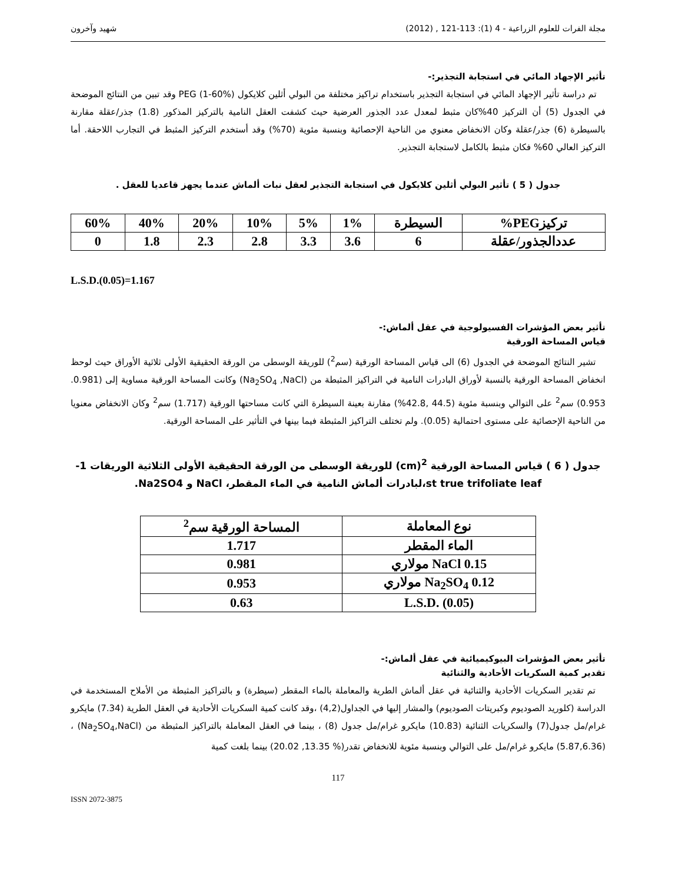مجلة الفرات للعلوم الزراعية - 4 (1): 113-121 , (2012) شهيد وآخرون
تأثير الإجهاد المائي في استجابة التجذير:-
تم دراسة تأثير الإجهاد المائي في استجابة التجذير باستخدام تراكيز مختلفة من البولي أثلين كلايكول PEG (1-60%) وقد تبين من النتائج الموضحة في الجدول (5) أن التركيز 40%كان مثبط لمعدل عدد الجذور العرضية حيث كشفت العقل النامية بالتركيز المذكور (1.8) جذر/عقلة مقارنة بالسيطرة (6) جذر/عقلة وكان الانخفاض معنوي من الناحية الإحصائية وبنسبة مئوية (70%) وقد أستخدم التركيز المثبط في التجارب اللاحقة. أما التركيز العالي 60% فكان مثبط بالكامل لاستجابة التجذير.
جدول ( 5 ) تأثير البولي أثلين كلايكول في استجابة التجذير لعقل نبات ألماش عندما يجهز قاعديا للعقل .
| تركيزPEG% | السيطرة | 1% | 5% | 10% | 20% | 40% | 60% |
| --- | --- | --- | --- | --- | --- | --- | --- |
| عددالجذور/عقلة | 6 | 3.6 | 3.3 | 2.8 | 2.3 | 1.8 | 0 |
L.S.D.(0.05)=1.167
تأثير بعض المؤشرات الفسيولوجية في عقل ألماش:-
قياس المساحة الورقية
تشير النتائج الموضحة في الجدول (6) الى قياس المساحة الورقية (سم<sup>2</sup>) للوريقة الوسطى من الورقة الحقيقية الأولى ثلاثية الأوراق حيث لوحظ انخفاض المساحة الورقية بالنسبة لأوراق البادرات النامية في التراكيز المثبطة من (Na<sub>2</sub>SO<sub>4</sub> ,NaCl) وكانت المساحة الورقية مساوية إلى (0.981. 0.953) سم<sup>2</sup> على التوالي وبنسبة مئوية (44.5 ,42.8%) مقارنة بعينة السيطرة التي كانت مساحتها الورقية (1.717) سم<sup>2</sup> وكان الانخفاض معنويا من الناحية الإحصائية على مستوى احتمالية (0.05). ولم تختلف التراكيز المثبطة فيما بينها في التأثير على المساحة الورقية.
جدول ( 6 ) قياس المساحة الورقية <sup>2</sup>(cm) للوريقة الوسطى من الورقة الحقيقية الأولى الثلاثية الوريقات 1-st true trifoliate leaf،لبادرات ألماش النامية في الماء المقطر، NaCl و Na2SO4.
| نوع المعاملة | المساحة الورقية سم<sup>2</sup> |
| --- | --- |
| الماء المقطر | 1.717 |
| 0.15 NaCl مولاري | 0.981 |
| 0.12 Na<sub>2</sub>SO<sub>4</sub> مولاري | 0.953 |
| L.S.D. (0.05) | 0.63 |
تأثير بعض المؤشرات البيوكيميائية في عقل ألماش:-
تقدير كمية السكريات الأحادية والثنائية
تم تقدير السكريات الأحادية والثنائية في عقل ألماش الطرية والمعاملة بالماء المقطر (سيطرة) و بالتراكيز المثبطة من الأملاح المستخدمة في الدراسة (كلوريد الصوديوم وكبريتات الصوديوم) والمشار إليها في الجداول(4,2) ،وقد كانت كمية السكريات الأحادية في العقل الطرية (7.34) مايكرو غرام/مل جدول(7) والسكريات الثنائية (10.83) مايكرو غرام/مل جدول (8) ، بينما في العقل المعاملة بالتراكيز المثبطة من (Na<sub>2</sub>SO<sub>4</sub>,NaCl) ،(5.87,6.36) مايكرو غرام/مل على التوالي وبنسبة مئوية للانخفاض تقدر(% 13.35, 20.02) بينما بلغت كمية
117
ISSN 2072-3875